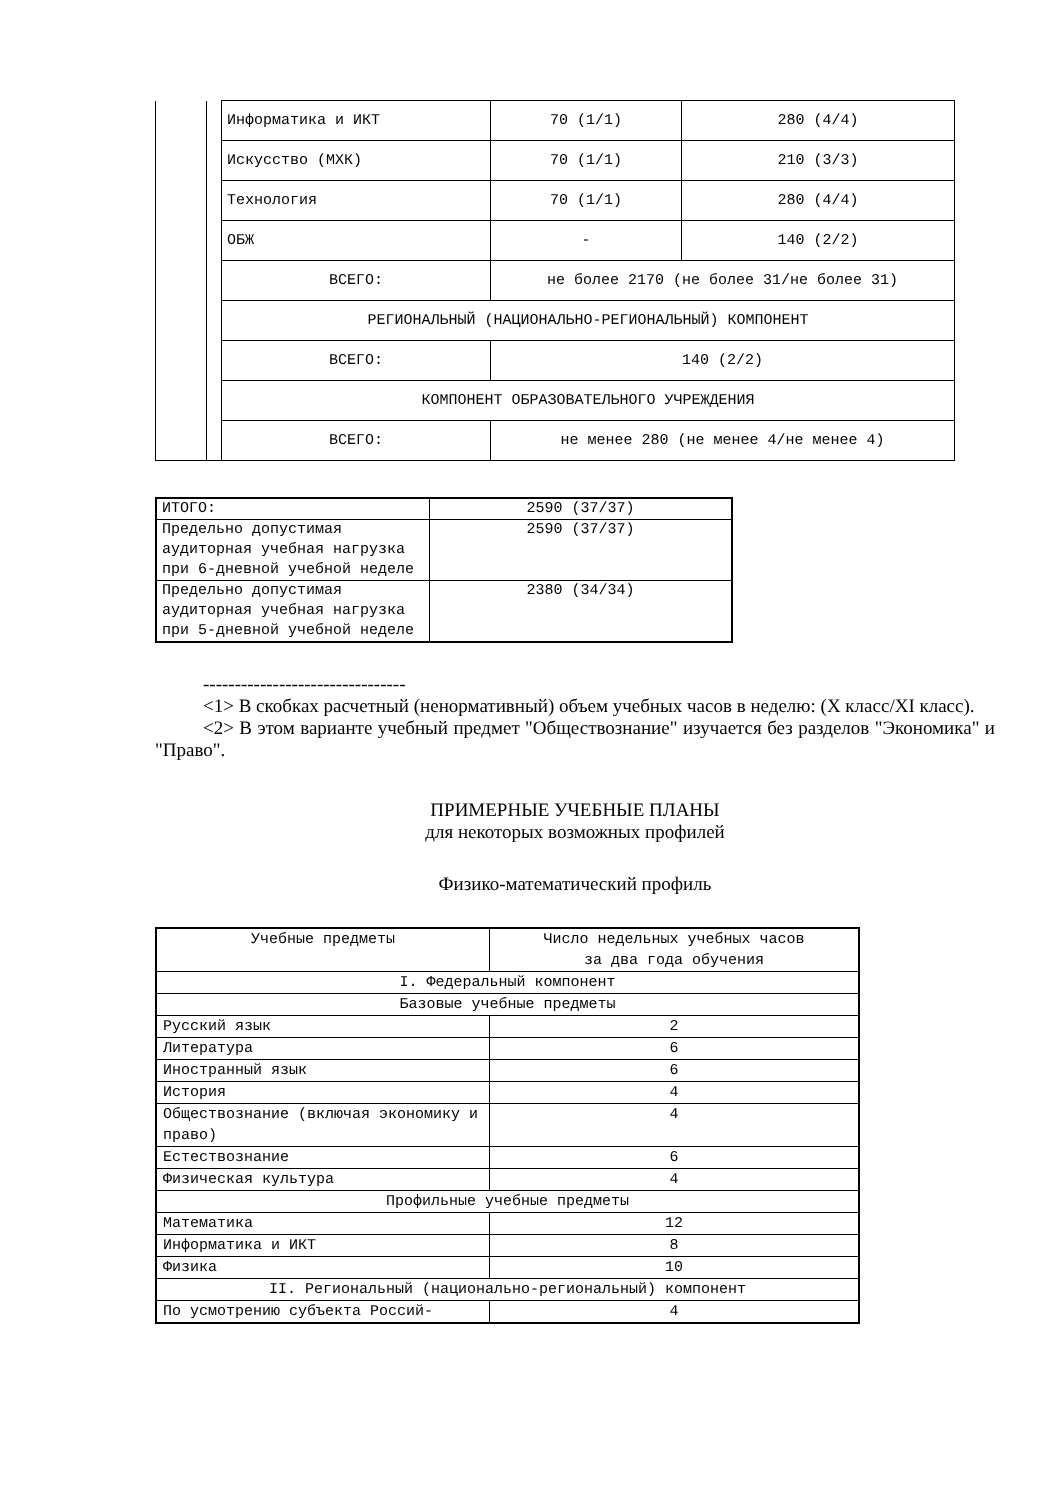| | | Информатика и ИКТ | 70 (1/1) | 280 (4/4) |
| | | Искусство (МХК) | 70 (1/1) | 210 (3/3) |
| | | Технология | 70 (1/1) | 280 (4/4) |
| | | ОБЖ | - | 140 (2/2) |
| | | ВСЕГО: | не более 2170 (не более 31/не более 31) | |
| | | РЕГИОНАЛЬНЫЙ (НАЦИОНАЛЬНО-РЕГИОНАЛЬНЫЙ) КОМПОНЕНТ | | |
| | | ВСЕГО: | 140 (2/2) | |
| | | КОМПОНЕНТ ОБРАЗОВАТЕЛЬНОГО УЧРЕЖДЕНИЯ | | |
| | | ВСЕГО: | не менее 280 (не менее 4/не менее 4) | |
| ИТОГО: | 2590 (37/37) |
| Предельно допустимая аудиторная учебная нагрузка при 6-дневной учебной неделе | 2590 (37/37) |
| Предельно допустимая аудиторная учебная нагрузка при 5-дневной учебной неделе | 2380 (34/34) |
--------------------------------
<1> В скобках расчетный (ненормативный) объем учебных часов в неделю: (X класс/XI класс).
<2> В этом варианте учебный предмет "Обществознание" изучается без разделов "Экономика" и "Право".
ПРИМЕРНЫЕ УЧЕБНЫЕ ПЛАНЫ
для некоторых возможных профилей
Физико-математический профиль
| Учебные предметы | Число недельных учебных часов за два года обучения |
| I. Федеральный компонент | |
| Базовые учебные предметы | |
| Русский язык | 2 |
| Литература | 6 |
| Иностранный язык | 6 |
| История | 4 |
| Обществознание (включая экономику и право) | 4 |
| Естествознание | 6 |
| Физическая культура | 4 |
| Профильные учебные предметы | |
| Математика | 12 |
| Информатика и ИКТ | 8 |
| Физика | 10 |
| II. Региональный (национально-региональный) компонент | |
| По усмотрению субъекта Россий- | 4 |